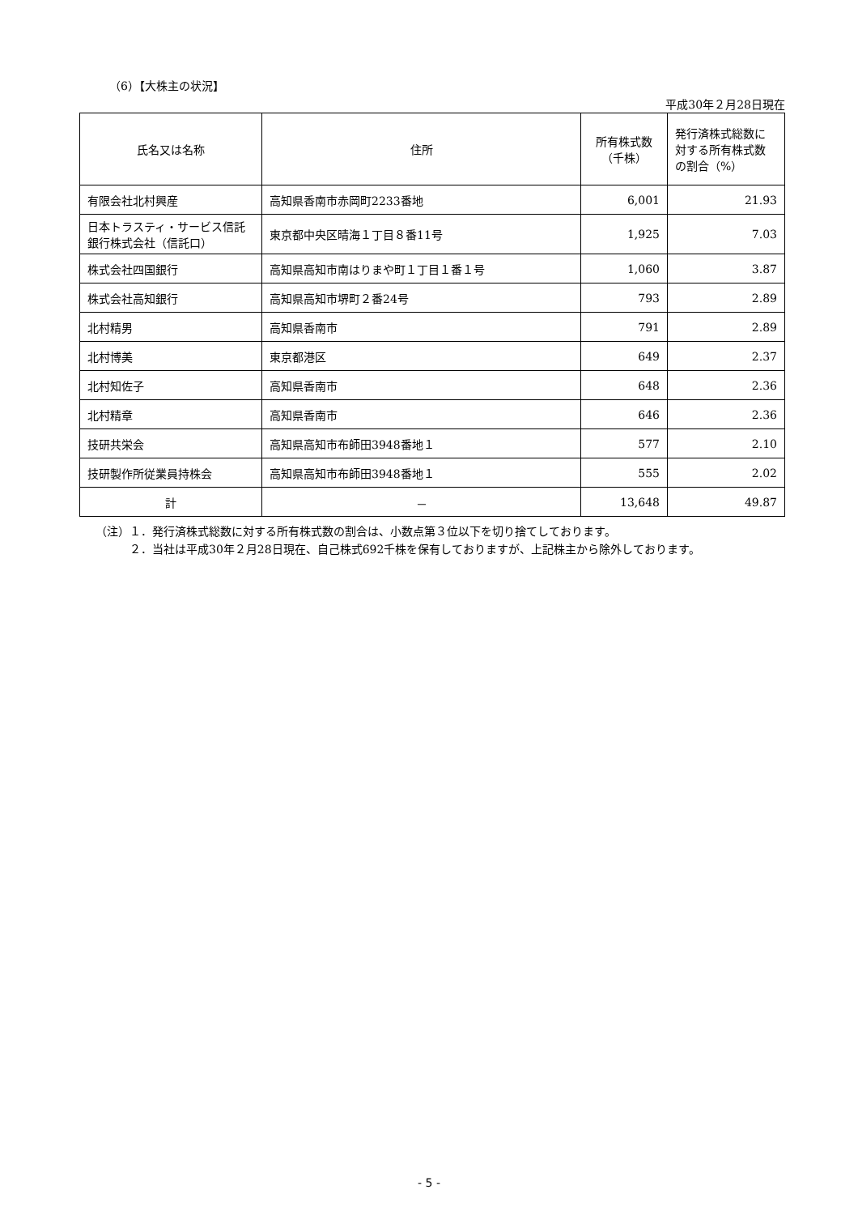（6）【大株主の状況】
平成30年２月28日現在
| 氏名又は名称 | 住所 | 所有株式数 （千株） | 発行済株式総数に 対する所有株式数 の割合（%） |
| --- | --- | --- | --- |
| 有限会社北村興産 | 高知県香南市赤岡町2233番地 | 6,001 | 21.93 |
| 日本トラスティ・サービス信託銀行株式会社（信託口） | 東京都中央区晴海１丁目８番11号 | 1,925 | 7.03 |
| 株式会社四国銀行 | 高知県高知市南はりまや町１丁目１番１号 | 1,060 | 3.87 |
| 株式会社高知銀行 | 高知県高知市堺町２番24号 | 793 | 2.89 |
| 北村精男 | 高知県香南市 | 791 | 2.89 |
| 北村博美 | 東京都港区 | 649 | 2.37 |
| 北村知佐子 | 高知県香南市 | 648 | 2.36 |
| 北村精章 | 高知県香南市 | 646 | 2.36 |
| 技研共栄会 | 高知県高知市布師田3948番地１ | 577 | 2.10 |
| 技研製作所従業員持株会 | 高知県高知市布師田3948番地１ | 555 | 2.02 |
| 計 | － | 13,648 | 49.87 |
（注）１．発行済株式総数に対する所有株式数の割合は、小数点第３位以下を切り捨てしております。
　　　２．当社は平成30年２月28日現在、自己株式692千株を保有しておりますが、上記株主から除外しております。
- 5 -